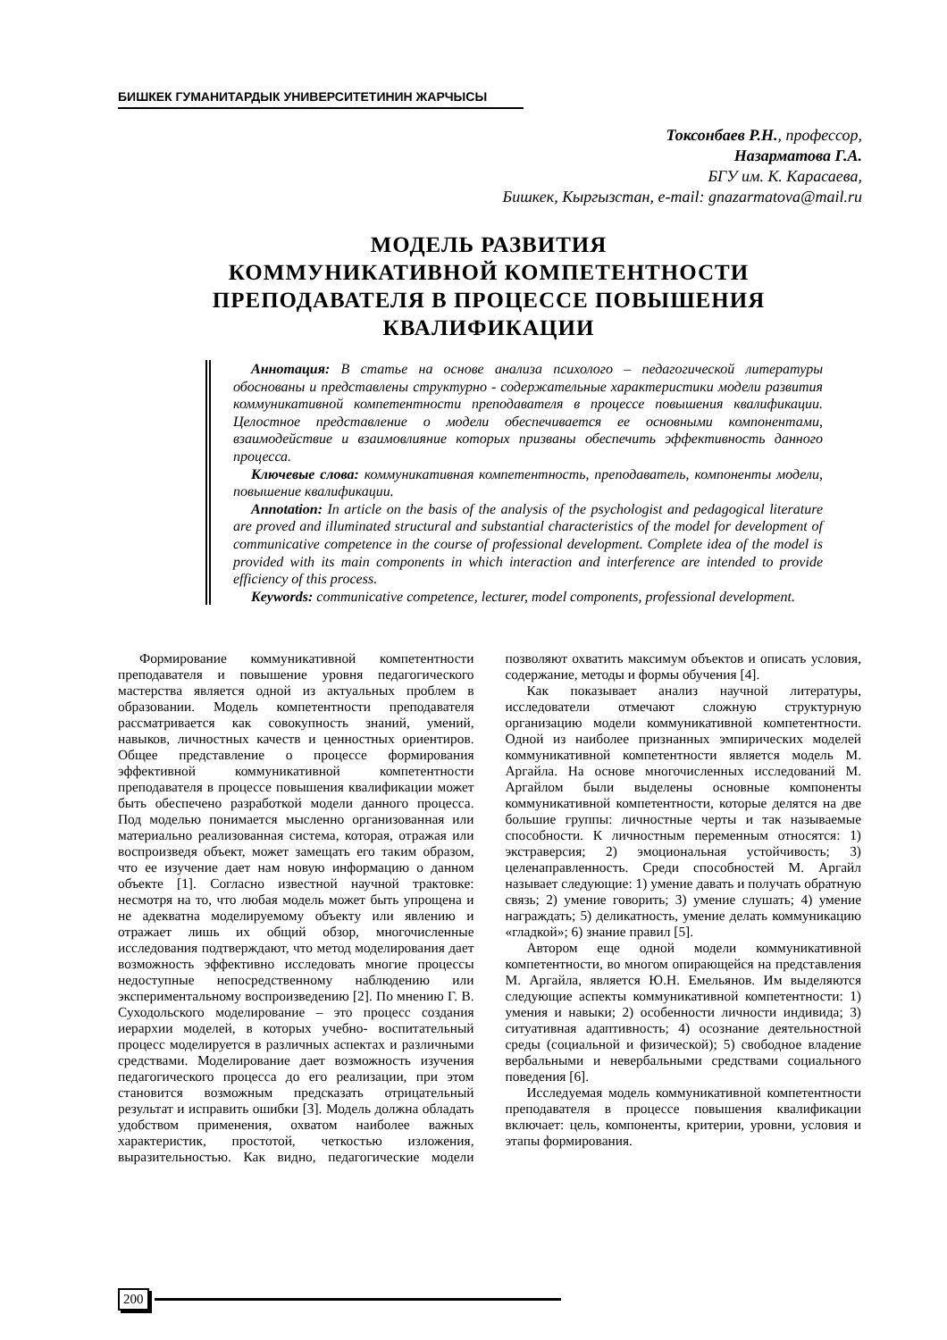БИШКЕК ГУМАНИТАРДЫК УНИВЕРСИТЕТИНИН ЖАРЧЫСЫ
Токсонбаев Р.Н., профессор,
Назарматова Г.А.
БГУ им. К. Карасаева,
Бишкек, Кыргызстан, e-mail: gnazarmatova@mail.ru
МОДЕЛЬ РАЗВИТИЯ
КОММУНИКАТИВНОЙ КОМПЕТЕНТНОСТИ
ПРЕПОДАВАТЕЛЯ В ПРОЦЕССЕ ПОВЫШЕНИЯ
КВАЛИФИКАЦИИ
Аннотация: В статье на основе анализа психолого – педагогической литературы обоснованы и представлены структурно - содержательные характеристики модели развития коммуникативной компетентности преподавателя в процессе повышения квалификации. Целостное представление о модели обеспечивается ее основными компонентами, взаимодействие и взаимовлияние которых призваны обеспечить эффективность данного процесса.
Ключевые слова: коммуникативная компетентность, преподаватель, компоненты модели, повышение квалификации.
Annotation: In article on the basis of the analysis of the psychologist and pedagogical literature are proved and illuminated structural and substantial characteristics of the model for development of communicative competence in the course of professional development. Complete idea of the model is provided with its main components in which interaction and interference are intended to provide efficiency of this process.
Keywords: communicative competence, lecturer, model components, professional development.
Формирование коммуникативной компетентности преподавателя и повышение уровня педагогического мастерства является одной из актуальных проблем в образовании. Модель компетентности преподавателя рассматривается как совокупность знаний, умений, навыков, личностных качеств и ценностных ориентиров. Общее представление о процессе формирования эффективной коммуникативной компетентности преподавателя в процессе повышения квалификации может быть обеспечено разработкой модели данного процесса. Под моделью понимается мысленно организованная или материально реализованная система, которая, отражая или воспроизведя объект, может замещать его таким образом, что ее изучение дает нам новую информацию о данном объекте [1]. Согласно известной научной трактовке: несмотря на то, что любая модель может быть упрощена и не адекватна моделируемому объекту или явлению и отражает лишь их общий обзор, многочисленные исследования подтверждают, что метод моделирования дает возможность эффективно исследовать многие процессы недоступные непосредственному наблюдению или экспериментальному воспроизведению [2]. По мнению Г. В. Суходольского моделирование – это процесс создания иерархии моделей, в которых учебно- воспитательный процесс моделируется в различных аспектах и различными средствами. Моделирование дает возможность изучения педагогического процесса до его реализации, при этом становится возможным предсказать отрицательный результат и исправить ошибки [3]. Модель должна обладать удобством применения, охватом наиболее важных характеристик, простотой, четкостью изложения, выразительностью. Как видно, педагогические модели позволяют охватить максимум объектов и описать условия, содержание, методы и формы обучения [4].
Как показывает анализ научной литературы, исследователи отмечают сложную структурную организацию модели коммуникативной компетентности. Одной из наиболее признанных эмпирических моделей коммуникативной компетентности является модель М. Аргайла. На основе многочисленных исследований М. Аргайлом были выделены основные компоненты коммуникативной компетентности, которые делятся на две большие группы: личностные черты и так называемые способности. К личностным переменным относятся: 1) экстраверсия; 2) эмоциональная устойчивость; 3) целенаправленность. Среди способностей М. Аргайл называет следующие: 1) умение давать и получать обратную связь; 2) умение говорить; 3) умение слушать; 4) умение награждать; 5) деликатность, умение делать коммуникацию «гладкой»; 6) знание правил [5].
Автором еще одной модели коммуникативной компетентности, во многом опирающейся на представления М. Аргайла, является Ю.Н. Емельянов. Им выделяются следующие аспекты коммуникативной компетентности: 1) умения и навыки; 2) особенности личности индивида; 3) ситуативная адаптивность; 4) осознание деятельностной среды (социальной и физической); 5) свободное владение вербальными и невербальными средствами социального поведения [6].
Исследуемая модель коммуникативной компетентности преподавателя в процессе повышения квалификации включает: цель, компоненты, критерии, уровни, условия и этапы формирования.
200